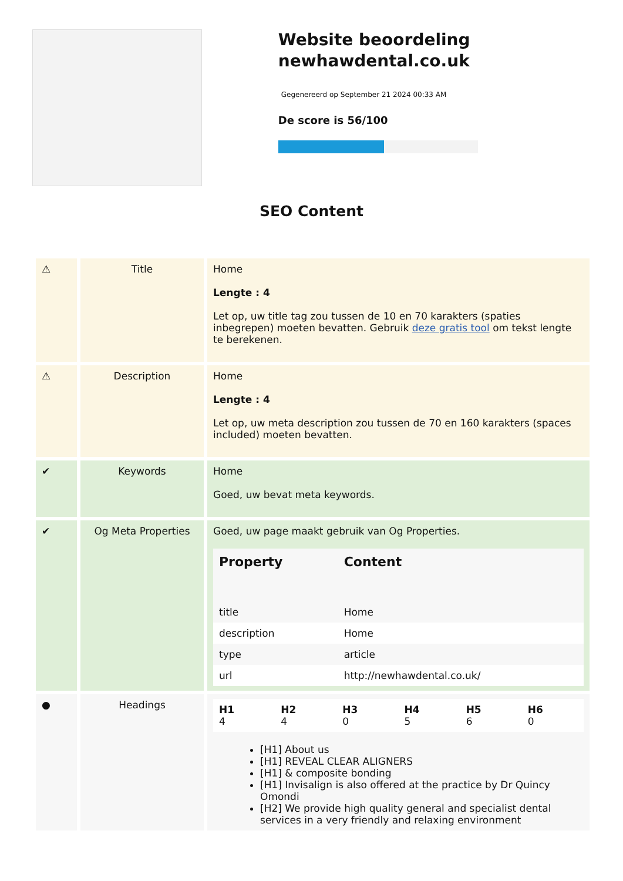Website beoordeling newhawdental.co.uk
Gegenereerd op September 21 2024 00:33 AM
De score is 56/100
SEO Content
| ⚠ | Title | Home Lengte : 4 Let op, uw title tag zou tussen de 10 en 70 karakters (spaties inbegrepen) moeten bevatten. Gebruik deze gratis tool om tekst lengte te berekenen. |
| ⚠ | Description | Home Lengte : 4 Let op, uw meta description zou tussen de 70 en 160 karakters (spaces included) moeten bevatten. |
| ✔ | Keywords | Home Goed, uw bevat meta keywords. |
| ✔ | Og Meta Properties | Goed, uw page maakt gebruik van Og Properties. / Property / Content / / --- / --- / / title / Home / / description / Home / / type / article / / url / http://newhawdental.co.uk/ / |
| ● | Headings | / H1 4 / H2 4 / H3 0 / H4 5 / H5 6 / H6 0 / [H1] About us [H1] REVEAL CLEAR ALIGNERS [H1] & composite bonding [H1] Invisalign is also offered at the practice by Dr Quincy Omondi [H2] We provide high quality general and specialist dental services in a very friendly and relaxing environment |